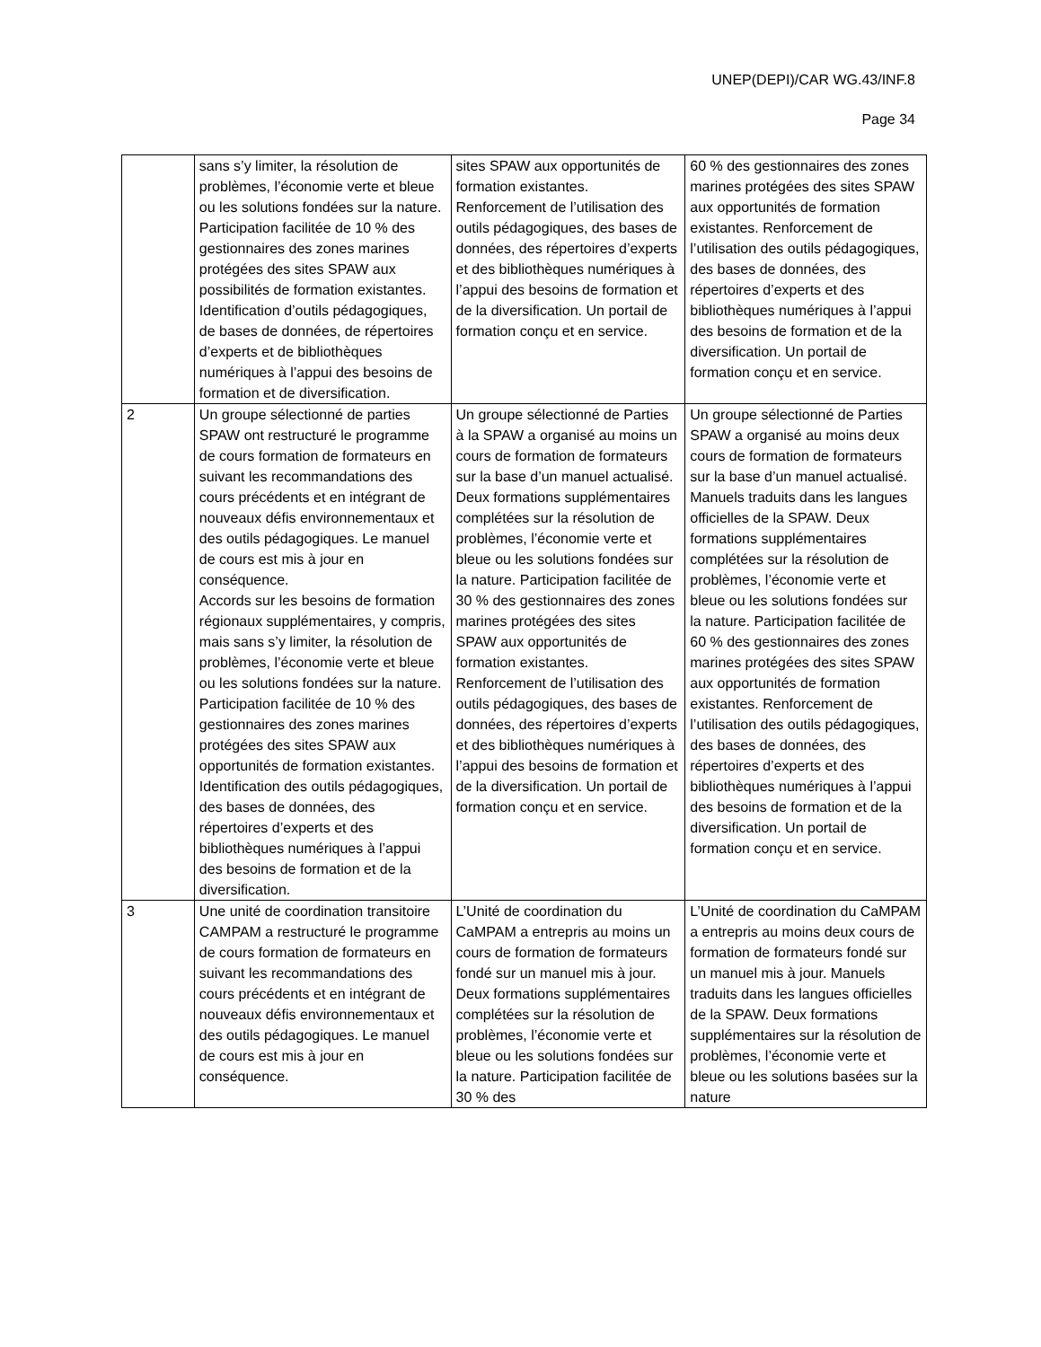UNEP(DEPI)/CAR WG.43/INF.8
Page 34
| | sans s’y limiter, la résolution de problèmes, l’économie verte et bleue ou les solutions fondées sur la nature. Participation facilitée de 10 % des gestionnaires des zones marines protégées des sites SPAW aux possibilités de formation existantes. Identification d’outils pédagogiques, de bases de données, de répertoires d’experts et de bibliothèques numériques à l’appui des besoins de formation et de diversification. | sites SPAW aux opportunités de formation existantes. Renforcement de l’utilisation des outils pédagogiques, des bases de données, des répertoires d’experts et des bibliothèques numériques à l’appui des besoins de formation et de la diversification. Un portail de formation conçu et en service. | 60 % des gestionnaires des zones marines protégées des sites SPAW aux opportunités de formation existantes. Renforcement de l’utilisation des outils pédagogiques, des bases de données, des répertoires d’experts et des bibliothèques numériques à l’appui des besoins de formation et de la diversification. Un portail de formation conçu et en service. |
| 2 | Un groupe sélectionné de parties SPAW ont restructuré le programme de cours formation de formateurs en suivant les recommandations des cours précédents et en intégrant de nouveaux défis environnementaux et des outils pédagogiques. Le manuel de cours est mis à jour en conséquence. Accords sur les besoins de formation régionaux supplémentaires, y compris, mais sans s’y limiter, la résolution de problèmes, l’économie verte et bleue ou les solutions fondées sur la nature. Participation facilitée de 10 % des gestionnaires des zones marines protégées des sites SPAW aux opportunités de formation existantes. Identification des outils pédagogiques, des bases de données, des répertoires d’experts et des bibliothèques numériques à l’appui des besoins de formation et de la diversification. | Un groupe sélectionné de Parties à la SPAW a organisé au moins un cours de formation de formateurs sur la base d’un manuel actualisé. Deux formations supplémentaires complétées sur la résolution de problèmes, l’économie verte et bleue ou les solutions fondées sur la nature. Participation facilitée de 30 % des gestionnaires des zones marines protégées des sites SPAW aux opportunités de formation existantes. Renforcement de l’utilisation des outils pédagogiques, des bases de données, des répertoires d’experts et des bibliothèques numériques à l’appui des besoins de formation et de la diversification. Un portail de formation conçu et en service. | Un groupe sélectionné de Parties SPAW a organisé au moins deux cours de formation de formateurs sur la base d’un manuel actualisé. Manuels traduits dans les langues officielles de la SPAW. Deux formations supplémentaires complétées sur la résolution de problèmes, l’économie verte et bleue ou les solutions fondées sur la nature. Participation facilitée de 60 % des gestionnaires des zones marines protégées des sites SPAW aux opportunités de formation existantes. Renforcement de l’utilisation des outils pédagogiques, des bases de données, des répertoires d’experts et des bibliothèques numériques à l’appui des besoins de formation et de la diversification. Un portail de formation conçu et en service. |
| 3 | Une unité de coordination transitoire CAMPAM a restructuré le programme de cours formation de formateurs en suivant les recommandations des cours précédents et en intégrant de nouveaux défis environnementaux et des outils pédagogiques. Le manuel de cours est mis à jour en conséquence. | L’Unité de coordination du CaMPAM a entrepris au moins un cours de formation de formateurs fondé sur un manuel mis à jour. Deux formations supplémentaires complétées sur la résolution de problèmes, l’économie verte et bleue ou les solutions fondées sur la nature. Participation facilitée de 30 % des | L’Unité de coordination du CaMPAM a entrepris au moins deux cours de formation de formateurs fondé sur un manuel mis à jour. Manuels traduits dans les langues officielles de la SPAW. Deux formations supplémentaires sur la résolution de problèmes, l’économie verte et bleue ou les solutions basées sur la nature |